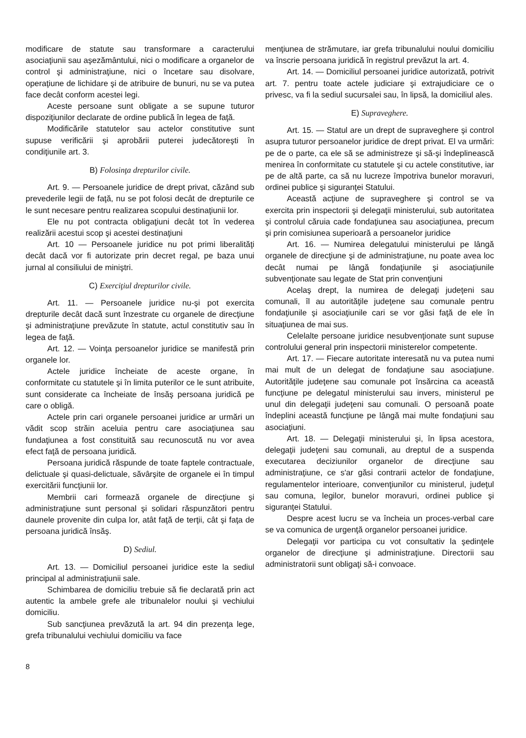modificare de statute sau transformare a caracterului asociaţiunii sau aşezământului, nici o modificare a organelor de control şi administraţiune, nici o încetare sau disolvare, operaţiune de lichidare şi de atribuire de bunuri, nu se va putea face decât conform acestei legi.
Aceste persoane sunt obligate a se supune tuturor dispoziţiunilor declarate de ordine publică în legea de faţă.
Modificările statutelor sau actelor constitutive sunt supuse verificării şi aprobării puterei judecătoreşti în condiţiunile art. 3.
B) Folosinţa drepturilor civile.
Art. 9. — Persoanele juridice de drept privat, căzând sub prevederile legii de faţă, nu se pot folosi decât de drepturile ce le sunt necesare pentru realizarea scopului destinaţiunii lor.
Ele nu pot contracta obligaţiuni decât tot în vederea realizării acestui scop şi acestei destinaţiuni
Art. 10 — Persoanele juridice nu pot primi liberalităţi decât dacă vor fi autorizate prin decret regal, pe baza unui jurnal al consiliului de miniştri.
C) Exerciţiul drepturilor civile.
Art. 11. — Persoanele juridice nu-şi pot exercita drepturile decât dacă sunt înzestrate cu organele de direcţiune şi administraţiune prevăzute în statute, actul constitutiv sau în legea de faţă.
Art. 12. — Voinţa persoanelor juridice se manifestă prin organele lor.
Actele juridice încheiate de aceste organe, în conformitate cu statutele şi în limita puterilor ce le sunt atribuite, sunt considerate ca încheiate de însăş persoana juridică pe care o obligă.
Actele prin cari organele persoanei juridice ar urmări un vădit scop străin aceluia pentru care asociaţiunea sau fundaţiunea a fost constituită sau recunoscută nu vor avea efect faţă de persoana juridică.
Persoana juridică răspunde de toate faptele contractuale, delictuale şi quasi-delictuale, săvârşite de organele ei în timpul exercitării funcţiunii lor.
Membrii cari formează organele de direcţiune şi administraţiune sunt personal şi solidari răspunzători pentru daunele provenite din culpa lor, atât faţă de terţii, cât şi faţa de persoana juridică însăş.
D) Sediul.
Art. 13. — Domiciliul persoanei juridice este la sediul principal al administraţiunii sale.
Schimbarea de domiciliu trebuie să fie declarată prin act autentic la ambele grefe ale tribunalelor noului şi vechiului domiciliu.
Sub sancţiunea prevăzută la art. 94 din prezenţa lege, grefa tribunalului vechiului domiciliu va face
menţiunea de strămutare, iar grefa tribunalului noului domiciliu va înscrie persoana juridică în registrul prevăzut la art. 4.
Art. 14. — Domiciliul persoanei juridice autorizată, potrivit art. 7. pentru toate actele judiciare şi extrajudiciare ce o privesc, va fi la sediul sucursalei sau, în lipsă, la domiciliul ales.
E) Supraveghere.
Art. 15. — Statul are un drept de supraveghere şi control asupra tuturor persoanelor juridice de drept privat. El va urmări: pe de o parte, ca ele să se administreze şi să-şi îndeplinească menirea în conformitate cu statutele şi cu actele constitutive, iar pe de altă parte, ca să nu lucreze împotriva bunelor moravuri, ordinei publice şi siguranţei Statului.
Această acţiune de supraveghere şi control se va exercita prin inspectorii şi delegaţii ministerului, sub autoritatea şi controlul căruia cade fondaţiunea sau asociaţiunea, precum şi prin comisiunea superioară a persoanelor juridice
Art. 16. — Numirea delegatului ministerului pe lângă organele de direcţiune şi de administraţiune, nu poate avea loc decât numai pe lângă fondaţiunile şi asociaţiunile subvenţionate sau legate de Stat prin convenţiuni
Acelaş drept, la numirea de delegaţi judeţeni sau comunali, îl au autorităţile judeţene sau comunale pentru fondaţiunile şi asociaţiunile cari se vor găsi faţă de ele în situaţiunea de mai sus.
Celelalte persoane juridice nesubvenţionate sunt supuse controlului general prin inspectorii ministerelor competente.
Art. 17. — Fiecare autoritate interesată nu va putea numi mai mult de un delegat de fondaţiune sau asociaţiune. Autorităţile judeţene sau comunale pot însărcina ca această funcţiune pe delegatul ministerului sau invers, ministerul pe unul din delegaţii judeţeni sau comunali. O persoană poate îndeplini această funcţiune pe lângă mai multe fondaţiuni sau asociaţiuni.
Art. 18. — Delegaţii ministerului şi, în lipsa acestora, delegaţii judeţeni sau comunali, au dreptul de a suspenda executarea deciziunilor organelor de direcţiune sau administraţiune, ce s'ar găsi contrarii actelor de fondaţiune, regulamentelor interioare, convenţiunilor cu ministerul, judeţul sau comuna, legilor, bunelor moravuri, ordinei publice şi siguranţei Statului.
Despre acest lucru se va încheia un proces-verbal care se va comunica de urgenţă organelor persoanei juridice.
Delegaţii vor participa cu vot consultativ la şedinţele organelor de direcţiune şi administraţiune. Directorii sau administratorii sunt obligaţi să-i convoace.
8